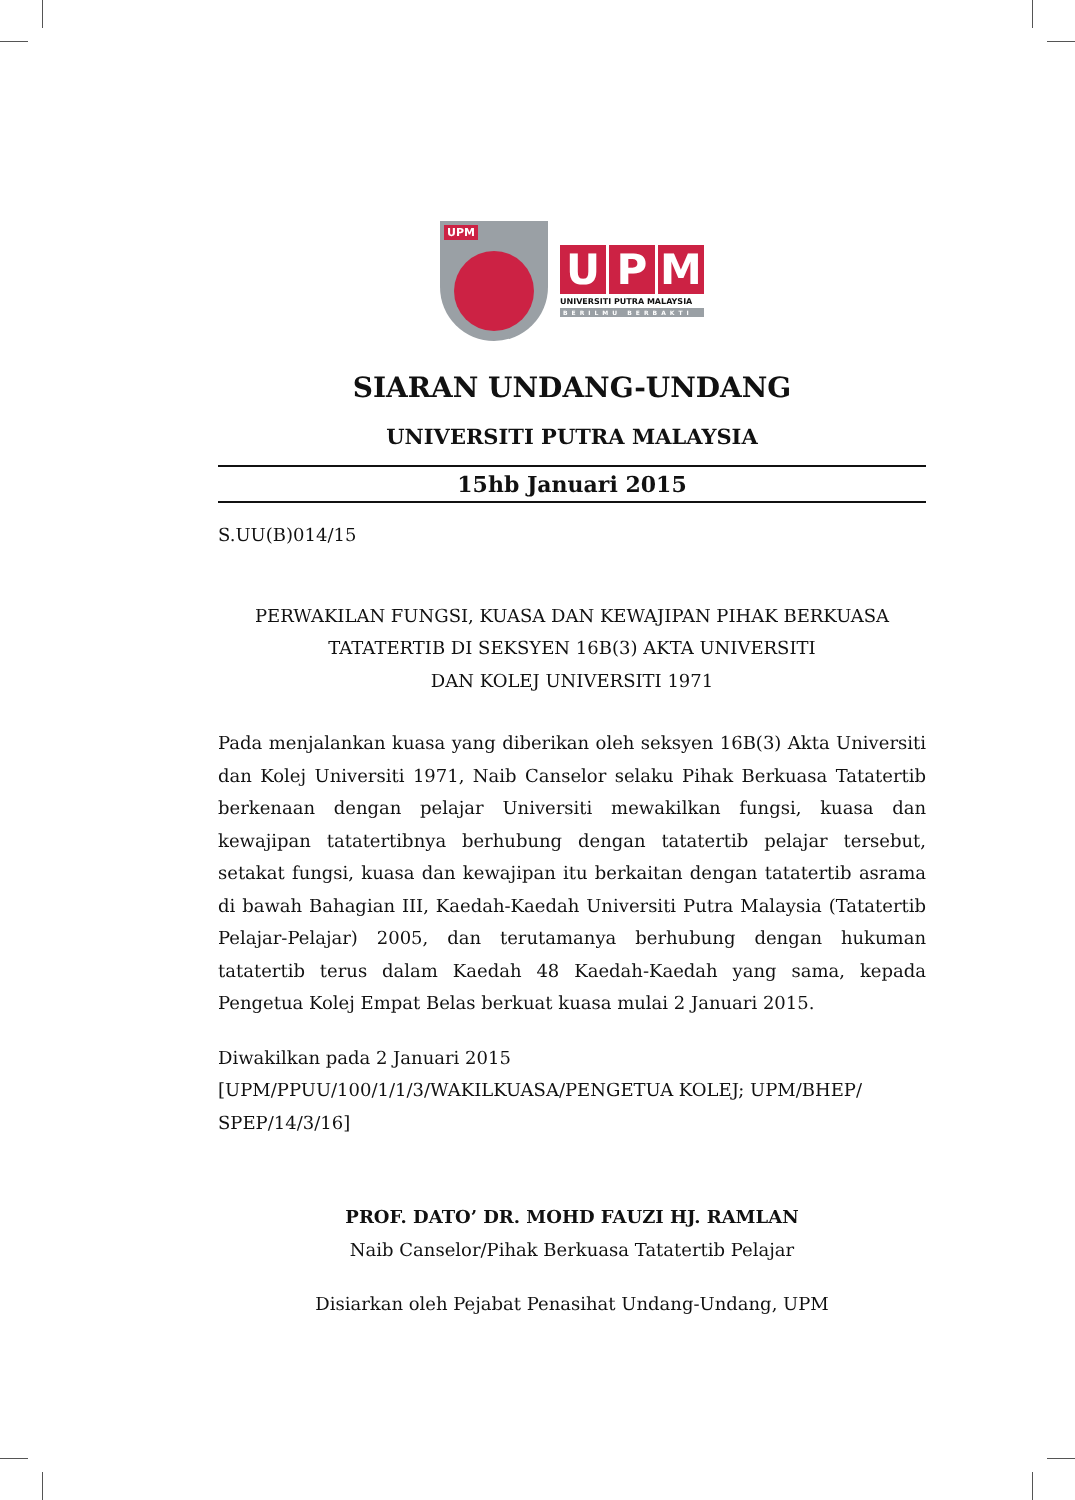UPM
U P M
UNIVERSITI PUTRA MALAYSIA
BERILMU BERBAKTI
SIARAN UNDANG-UNDANG
UNIVERSITI PUTRA MALAYSIA
15hb Januari 2015
S.UU(B)014/15
PERWAKILAN FUNGSI, KUASA DAN KEWAJIPAN PIHAK BERKUASA
TATATERTIB DI SEKSYEN 16B(3) AKTA UNIVERSITI
DAN KOLEJ UNIVERSITI 1971
Pada menjalankan kuasa yang diberikan oleh seksyen 16B(3) Akta Universiti dan Kolej Universiti 1971, Naib Canselor selaku Pihak Berkuasa Tatatertib berkenaan dengan pelajar Universiti mewakilkan fungsi, kuasa dan kewajipan tatatertibnya berhubung dengan tatatertib pelajar tersebut, setakat fungsi, kuasa dan kewajipan itu berkaitan dengan tatatertib asrama di bawah Bahagian III, Kaedah-Kaedah Universiti Putra Malaysia (Tatatertib Pelajar-Pelajar) 2005, dan terutamanya berhubung dengan hukuman tatatertib terus dalam Kaedah 48 Kaedah-Kaedah yang sama, kepada Pengetua Kolej Empat Belas berkuat kuasa mulai 2 Januari 2015.
Diwakilkan pada 2 Januari 2015
[UPM/PPUU/100/1/1/3/WAKILKUASA/PENGETUA KOLEJ; UPM/BHEP/
SPEP/14/3/16]
PROF. DATO’ DR. MOHD FAUZI HJ. RAMLAN
Naib Canselor/Pihak Berkuasa Tatatertib Pelajar
Disiarkan oleh Pejabat Penasihat Undang-Undang, UPM